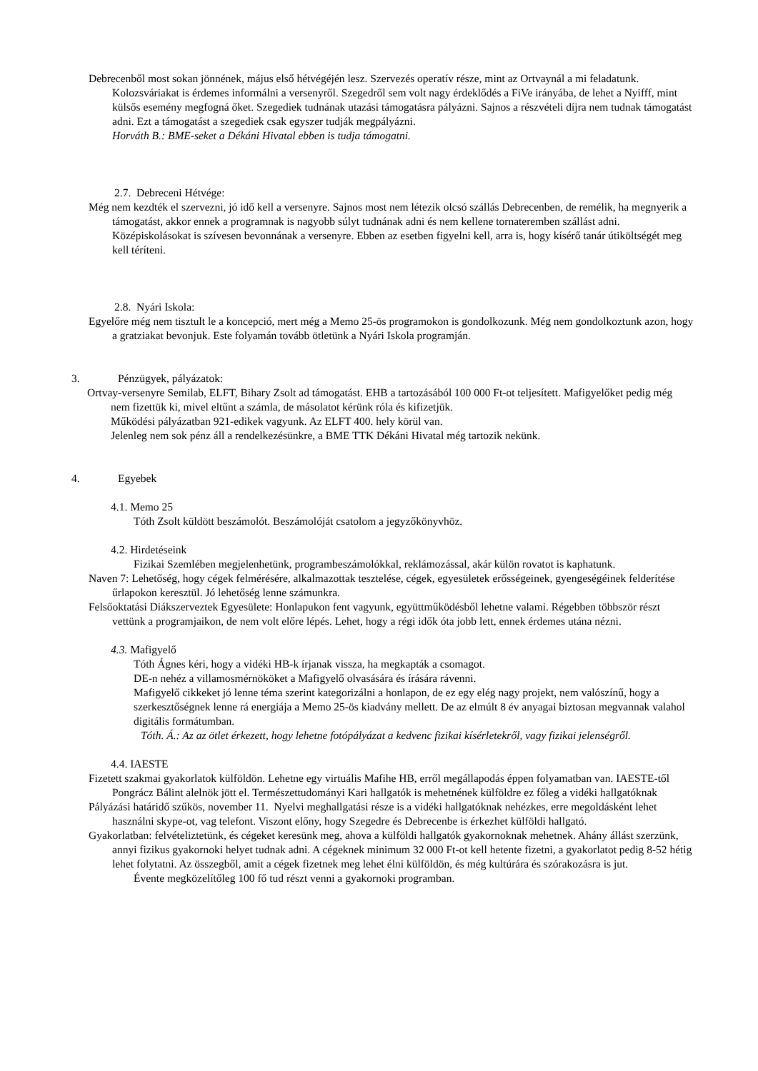Debrecenből most sokan jönnének, május első hétvégéjén lesz. Szervezés operatív része, mint az Ortvaynál a mi feladatunk. Kolozsváriakat is érdemes informálni a versenyről. Szegedről sem volt nagy érdeklődés a FiVe irányába, de lehet a Nyifff, mint külsős esemény megfogná őket. Szegediek tudnának utazási támogatásra pályázni. Sajnos a részvételi díjra nem tudnak támogatást adni. Ezt a támogatást a szegediek csak egyszer tudják megpályázni.
Horváth B.: BME-seket a Dékáni Hivatal ebben is tudja támogatni.
2.7. Debreceni Hétvége:
Még nem kezdték el szervezni, jó idő kell a versenyre. Sajnos most nem létezik olcsó szállás Debrecenben, de remélik, ha megnyerik a támogatást, akkor ennek a programnak is nagyobb súlyt tudnának adni és nem kellene tornateremben szállást adni. Középiskolásokat is szívesen bevonnának a versenyre. Ebben az esetben figyelni kell, arra is, hogy kísérő tanár útiköltségét meg kell téríteni.
2.8. Nyári Iskola:
Egyelőre még nem tisztult le a koncepció, mert még a Memo 25-ös programokon is gondolkozunk. Még nem gondolkoztunk azon, hogy a gratziakat bevonjuk. Este folyamán tovább ötletünk a Nyári Iskola programján.
3. Pénzügyek, pályázatok:
Ortvay-versenyre Semilab, ELFT, Bihary Zsolt ad támogatást. EHB a tartozásából 100 000 Ft-ot teljesített. Mafigyelőket pedig még nem fizettük ki, mivel eltűnt a számla, de másolatot kérünk róla és kifizetjük.
Működési pályázatban 921-edikek vagyunk. Az ELFT 400. hely körül van.
Jelenleg nem sok pénz áll a rendelkezésünkre, a BME TTK Dékáni Hivatal még tartozik nekünk.
4. Egyebek
4.1. Memo 25
Tóth Zsolt küldött beszámolót. Beszámolóját csatolom a jegyzőkönyvhöz.
4.2. Hirdetéseink
Fizikai Szemlében megjelenhetünk, programbeszámolókkal, reklámozással, akár külön rovatot is kaphatunk.
Naven 7: Lehetőség, hogy cégek felmérésére, alkalmazottak tesztelése, cégek, egyesületek erősségeinek, gyengeségéinek felderítése űrlapokon keresztül. Jó lehetőség lenne számunkra.
Felsőoktatási Diákszerveztek Egyesülete: Honlapukon fent vagyunk, együttműködésből lehetne valami. Régebben többször részt vettünk a programjaikon, de nem volt előre lépés. Lehet, hogy a régi idők óta jobb lett, ennek érdemes utána nézni.
4.3. Mafigyelő
Tóth Ágnes kéri, hogy a vidéki HB-k írjanak vissza, ha megkapták a csomagot.
DE-n nehéz a villamosmérnököket a Mafigyelő olvasására és írására rávenni.
Mafigyelő cikkeket jó lenne téma szerint kategorizálni a honlapon, de ez egy elég nagy projekt, nem valószínű, hogy a szerkesztőségnek lenne rá energiája a Memo 25-ös kiadvány mellett. De az elmúlt 8 év anyagai biztosan megvannak valahol digitális formátumban.
Tóth. Á.: Az az ötlet érkezett, hogy lehetne fotópályázat a kedvenc fizikai kísérletekről, vagy fizikai jelenségről.
4.4. IAESTE
Fizetett szakmai gyakorlatok külföldön. Lehetne egy virtuális Mafihe HB, erről megállapodás éppen folyamatban van. IAESTE-től Pongrácz Bálint alelnök jött el. Természettudományi Kari hallgatók is mehetnének külföldre ez főleg a vidéki hallgatóknak
Pályázási határidő szűkös, november 11. Nyelvi meghallgatási része is a vidéki hallgatóknak nehézkes, erre megoldásként lehet használni skype-ot, vag telefont. Viszont előny, hogy Szegedre és Debrecenbe is érkezhet külföldi hallgató.
Gyakorlatban: felvételiztetünk, és cégeket keresünk meg, ahova a külföldi hallgatók gyakornoknak mehetnek. Ahány állást szerzünk, annyi fizikus gyakornoki helyet tudnak adni. A cégeknek minimum 32 000 Ft-ot kell hetente fizetni, a gyakorlatot pedig 8-52 hétig lehet folytatni. Az összegből, amit a cégek fizetnek meg lehet élni külföldön, és még kultúrára és szórakozásra is jut.
Évente megközelítőleg 100 fő tud részt venni a gyakornoki programban.